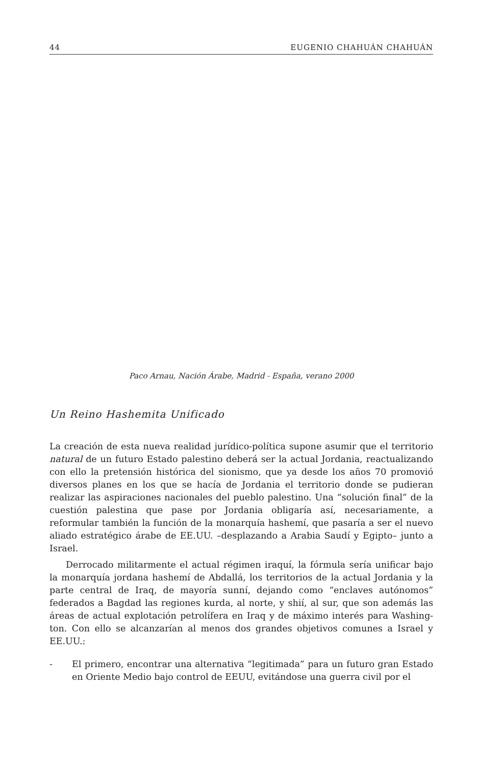44 EUGENIO CHAHUÁN CHAHUÁN
Paco Arnau, Nación Árabe, Madrid - España, verano 2000
Un Reino Hashemita Unificado
La creación de esta nueva realidad jurídico-política supone asumir que el territorio natural de un futuro Estado palestino deberá ser la actual Jordania, reactualizando con ello la pretensión histórica del sionismo, que ya desde los años 70 promovió diversos planes en los que se hacía de Jordania el territorio donde se pudieran realizar las aspiraciones nacionales del pueblo palestino. Una “solución final” de la cuestión palestina que pase por Jordania obligaría así, necesariamente, a reformular también la función de la monarquía hashemí, que pasaría a ser el nuevo aliado estratégico árabe de EE.UU. –desplazando a Arabia Saudí y Egipto– junto a Israel.
Derrocado militarmente el actual régimen iraquí, la fórmula sería unificar bajo la monarquía jordana hashemí de Abdallá, los territorios de la actual Jordania y la parte central de Iraq, de mayoría sunní, dejando como “enclaves autónomos” federados a Bagdad las regiones kurda, al norte, y shií, al sur, que son además las áreas de actual explotación petrolífera en Iraq y de máximo interés para Washing-ton. Con ello se alcanzarían al menos dos grandes objetivos comunes a Israel y EE.UU.:
- El primero, encontrar una alternativa “legitimada” para un futuro gran Estado en Oriente Medio bajo control de EEUU, evitándose una guerra civil por el